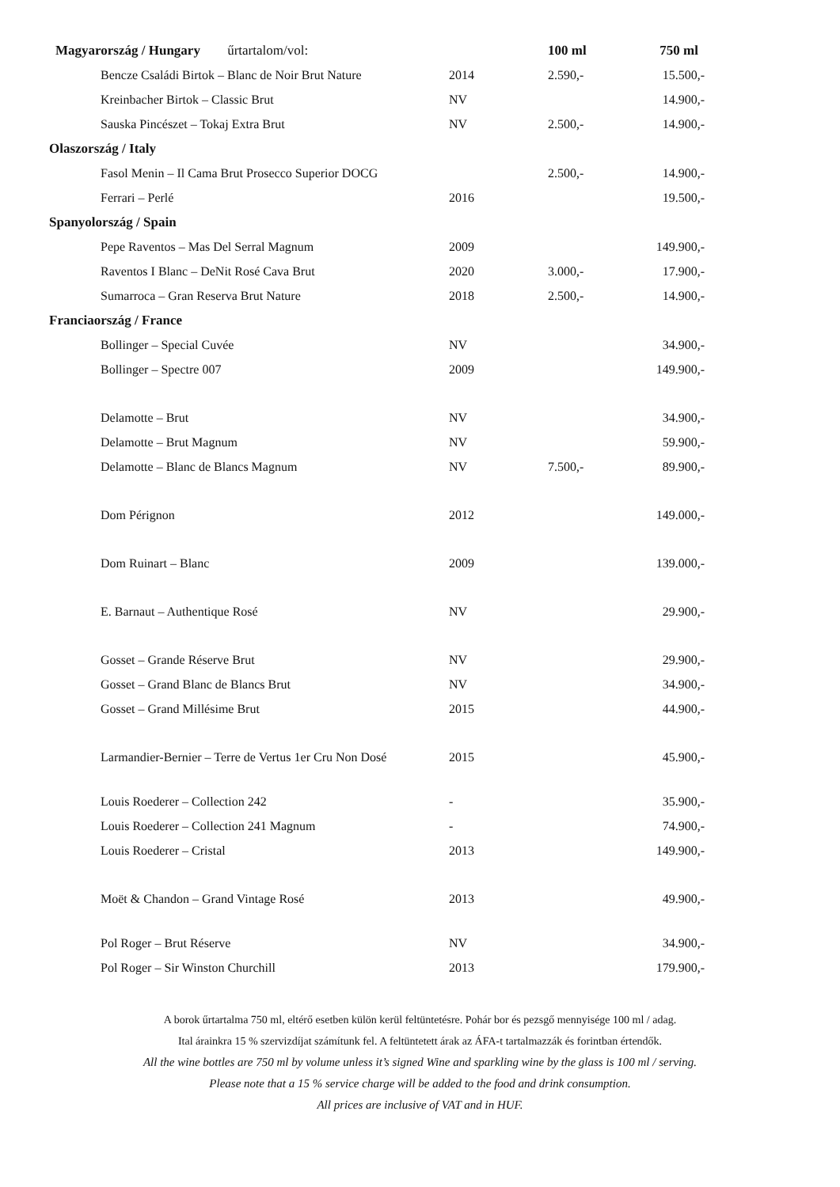| Magyarország / Hungary űrtartalom/vol: | | 100 ml | 750 ml |
| --- | --- | --- | --- |
| Bencze Családi Birtok – Blanc de Noir Brut Nature | 2014 | 2.590,- | 15.500,- |
| Kreinbacher Birtok – Classic Brut | NV | | 14.900,- |
| Sauska Pincészet – Tokaj Extra Brut | NV | 2.500,- | 14.900,- |
| Olaszország / Italy | | | |
| Fasol Menin – Il Cama Brut Prosecco Superior DOCG | | 2.500,- | 14.900,- |
| Ferrari – Perlé | 2016 | | 19.500,- |
| Spanyolország / Spain | | | |
| Pepe Raventos – Mas Del Serral Magnum | 2009 | | 149.900,- |
| Raventos I Blanc – DeNit Rosé Cava Brut | 2020 | 3.000,- | 17.900,- |
| Sumarroca – Gran Reserva Brut Nature | 2018 | 2.500,- | 14.900,- |
| Franciaország / France | | | |
| Bollinger – Special Cuvée | NV | | 34.900,- |
| Bollinger – Spectre 007 | 2009 | | 149.900,- |
| Delamotte – Brut | NV | | 34.900,- |
| Delamotte – Brut Magnum | NV | | 59.900,- |
| Delamotte – Blanc de Blancs Magnum | NV | 7.500,- | 89.900,- |
| Dom Pérignon | 2012 | | 149.000,- |
| Dom Ruinart – Blanc | 2009 | | 139.000,- |
| E. Barnaut – Authentique Rosé | NV | | 29.900,- |
| Gosset – Grande Réserve Brut | NV | | 29.900,- |
| Gosset – Grand Blanc de Blancs Brut | NV | | 34.900,- |
| Gosset – Grand Millésime Brut | 2015 | | 44.900,- |
| Larmandier-Bernier – Terre de Vertus 1er Cru Non Dosé | 2015 | | 45.900,- |
| Louis Roederer – Collection 242 | - | | 35.900,- |
| Louis Roederer – Collection 241 Magnum | - | | 74.900,- |
| Louis Roederer – Cristal | 2013 | | 149.900,- |
| Moët & Chandon – Grand Vintage Rosé | 2013 | | 49.900,- |
| Pol Roger – Brut Réserve | NV | | 34.900,- |
| Pol Roger – Sir Winston Churchill | 2013 | | 179.900,- |
A borok űrtartalma 750 ml, eltérő esetben külön kerül feltüntetésre. Pohár bor és pezsgő mennyisége 100 ml / adag.
Ital árainkra 15 % szervizdíjat számítunk fel. A feltüntetett árak az ÁFA-t tartalmazzák és forintban értendők.
All the wine bottles are 750 ml by volume unless it’s signed Wine and sparkling wine by the glass is 100 ml / serving.
Please note that a 15 % service charge will be added to the food and drink consumption.
All prices are inclusive of VAT and in HUF.